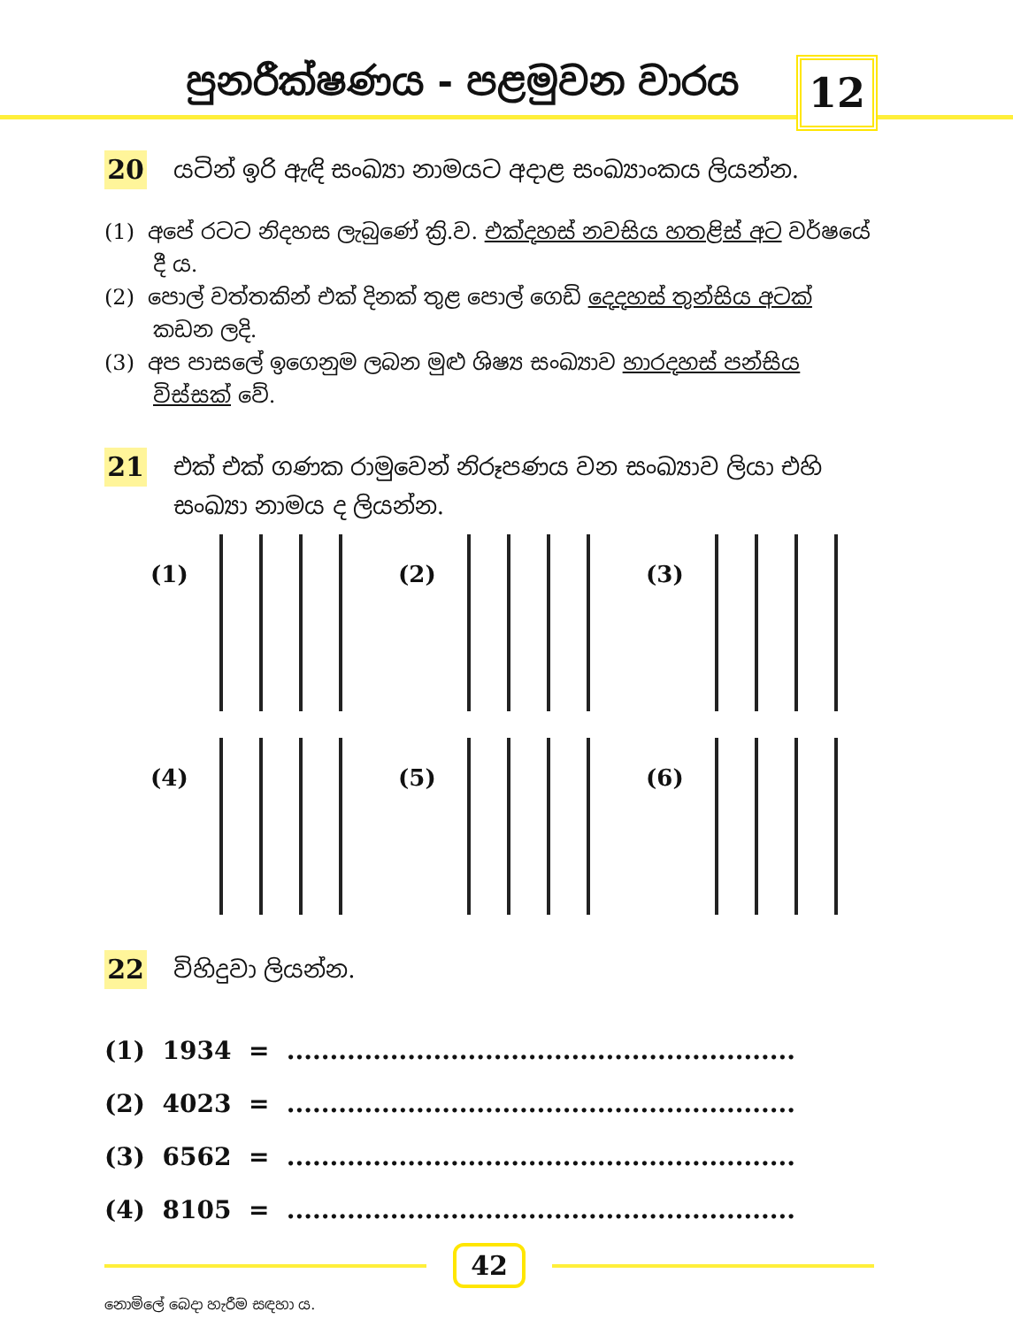පුනරීක්ෂණය - පළමුවන වාරය 12
20
යටින් ඉරි ඇඳි සංඛ්‍යා නාමයට අදාළ සංඛ්‍යාංකය ලියන්න.
(1) අපේ රටට නිදහස ලැබුණේ ක්‍රි.ව. එක්දහස් නවසිය හතළිස් අට වර්ෂයේ දී ය.
(2) පොල් වත්තකින් එක් දිනක් තුළ පොල් ගෙඩි දෙදහස් තුන්සිය අටක් කඩන ලදි.
(3) අප පාසලේ ඉගෙනුම ලබන මුළු ශිෂ්‍ය සංඛ්‍යාව හාරදහස් පන්සිය විස්සක් වේ.
21
එක් එක් ගණක රාමුවෙන් නිරූපණය වන සංඛ්‍යාව ලියා එහි සංඛ්‍යා නාමය ද ලියන්න.
(1)
(2)
(3)
(4)
(5)
(6)
22
විහිදුවා ලියන්න.
(1) 1934 = ...........................................................
(2) 4023 = ...........................................................
(3) 6562 = ...........................................................
(4) 8105 = ...........................................................
42
නොමිලේ බෙදා හැරීම සඳහා ය.